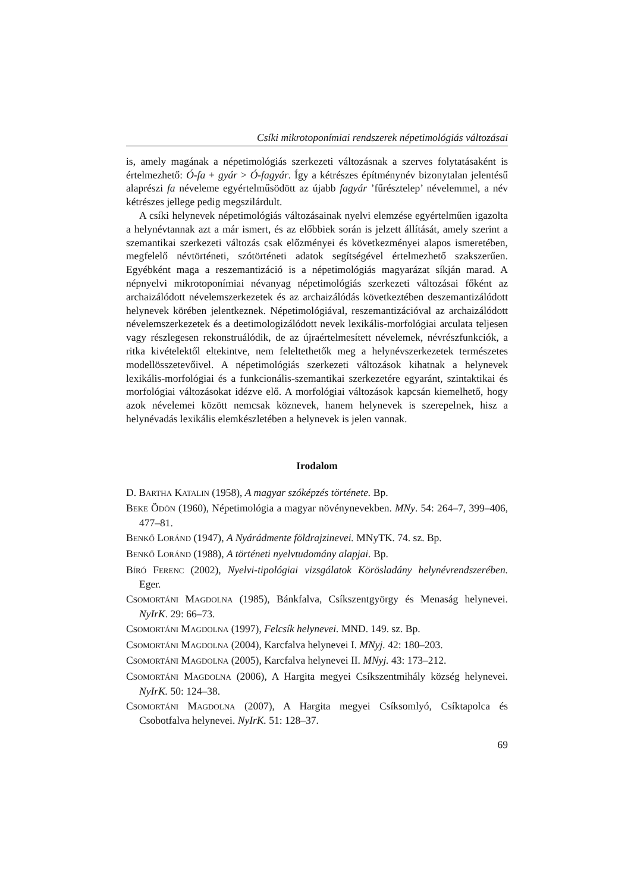Csíki mikrotoponímiai rendszerek népetimológiás változásai
is, amely magának a népetimológiás szerkezeti változásnak a szerves folytatásaként is értelmezhető: Ó-fa + gyár > Ó-fagyár. Így a kétrészes építménynév bizonytalan jelentésű alaprészi fa néveleme egyértelműsödött az újabb fagyár ’fűrésztelep’ névelemmel, a név kétrészes jellege pedig megszilárdult.
A csíki helynevek népetimológiás változásainak nyelvi elemzése egyértelműen igazolta a helynévtannak azt a már ismert, és az előbbiek során is jelzett állítását, amely szerint a szemantikai szerkezeti változás csak előzményei és következményei alapos ismeretében, megfelelő névtörténeti, szótörténeti adatok segítségével értelmezhető szakszerűen. Egyébként maga a reszemantizáció is a népetimológiás magyarázat síkján marad. A népnyelvi mikrotoponímiai névanyag népetimológiás szerkezeti változásai főként az archaizálódott névelemszerkezetek és az archaizálódás következtében deszemantizálódott helynevek körében jelentkeznek. Népetimológiával, reszemantizációval az archaizálódott névelemszerkezetek és a deetimologizálódott nevek lexikális-morfológiai arculata teljesen vagy részlegesen rekonstruálódik, de az újraértelmesített névelemek, névrészfunkciók, a ritka kivételektől eltekintve, nem feleltethetők meg a helynévszerkezetek természetes modellösszetevőivel. A népetimológiás szerkezeti változások kihatnak a helynevek lexikális-morfológiai és a funkcionális-szemantikai szerkezetére egyaránt, szintaktikai és morfológiai változásokat idézve elő. A morfológiai változások kapcsán kiemelhető, hogy azok névelemei között nemcsak köznevek, hanem helynevek is szerepelnek, hisz a helynévadás lexikális elemkészletében a helynevek is jelen vannak.
Irodalom
D. BARTHA KATALIN (1958), A magyar szóképzés története. Bp.
BEKE ÖDÖN (1960), Népetimológia a magyar növénynevekben. MNy. 54: 264–7, 399–406, 477–81.
BENKŐ LORÁND (1947), A Nyárádmente földrajzinevei. MNyTK. 74. sz. Bp.
BENKŐ LORÁND (1988), A történeti nyelvtudomány alapjai. Bp.
BÍRÓ FERENC (2002), Nyelvi-tipológiai vizsgálatok Körösladány helynévrendszerében. Eger.
CSOMORTÁNI MAGDOLNA (1985), Bánkfalva, Csíkszentgyörgy és Menaság helynevei. NyIrK. 29: 66–73.
CSOMORTÁNI MAGDOLNA (1997), Felcsík helynevei. MND. 149. sz. Bp.
CSOMORTÁNI MAGDOLNA (2004), Karcfalva helynevei I. MNyj. 42: 180–203.
CSOMORTÁNI MAGDOLNA (2005), Karcfalva helynevei II. MNyj. 43: 173–212.
CSOMORTÁNI MAGDOLNA (2006), A Hargita megyei Csíkszentmihály község helynevei. NyIrK. 50: 124–38.
CSOMORTÁNI MAGDOLNA (2007), A Hargita megyei Csíksomlyó, Csíktapolca és Csobotfalva helynevei. NyIrK. 51: 128–37.
69